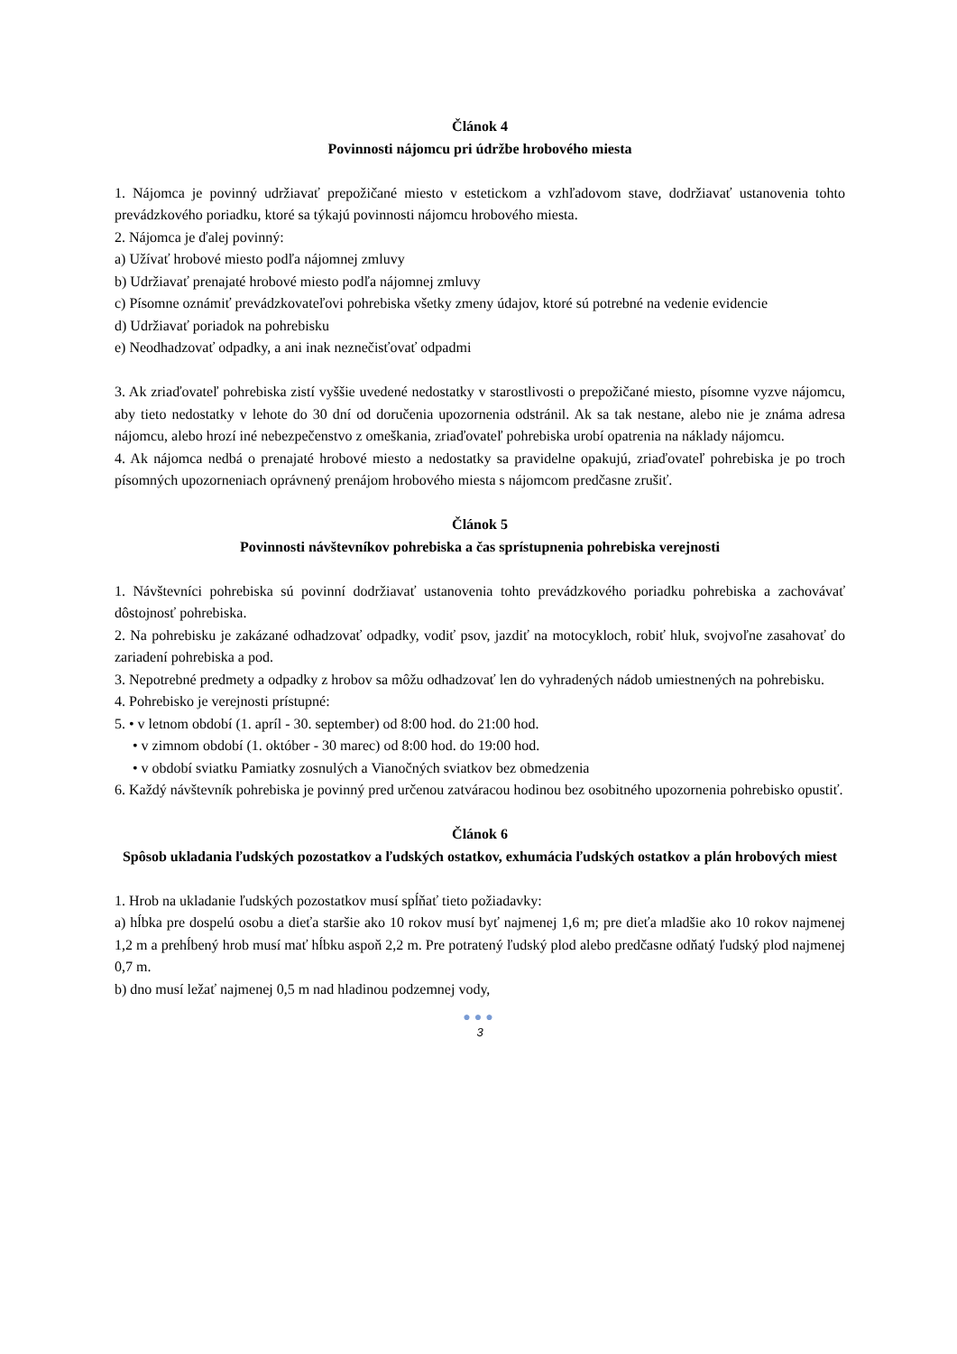Článok 4
Povinnosti nájomcu pri údržbe hrobového miesta
1. Nájomca je povinný udržiavať prepožičané miesto v estetickom a vzhľadovom stave, dodržiavať ustanovenia tohto prevádzkového poriadku, ktoré sa týkajú povinnosti nájomcu hrobového miesta.
2. Nájomca je ďalej povinný:
a) Užívať hrobové miesto podľa nájomnej zmluvy
b) Udržiavať prenajaté hrobové miesto podľa nájomnej zmluvy
c) Písomne oznámiť prevádzkovateľovi pohrebiska všetky zmeny údajov, ktoré sú potrebné na vedenie evidencie
d) Udržiavať poriadok na pohrebisku
e) Neodhadzovať odpadky, a ani inak neznečisťovať odpadmi
3. Ak zriaďovateľ pohrebiska zistí vyššie uvedené nedostatky v starostlivosti o prepožičané miesto, písomne vyzve nájomcu, aby tieto nedostatky v lehote do 30 dní od doručenia upozornenia odstránil. Ak sa tak nestane, alebo nie je známa adresa nájomcu, alebo hrozí iné nebezpečenstvo z omeškania, zriaďovateľ pohrebiska urobí opatrenia na náklady nájomcu.
4. Ak nájomca nedbá o prenajaté hrobové miesto a nedostatky sa pravidelne opakujú, zriaďovateľ pohrebiska je po troch písomných upozorneniach oprávnený prenájom hrobového miesta s nájomcom predčasne zrušiť.
Článok 5
Povinnosti návštevníkov pohrebiska a čas sprístupnenia pohrebiska verejnosti
1. Návštevníci pohrebiska sú povinní dodržiavať ustanovenia tohto prevádzkového poriadku pohrebiska a zachovávať dôstojnosť pohrebiska.
2. Na pohrebisku je zakázané odhadzovať odpadky, vodiť psov, jazdiť na motocykloch, robiť hluk, svojvoľne zasahovať do zariadení pohrebiska a pod.
3. Nepotrebné predmety a odpadky z hrobov sa môžu odhadzovať len do vyhradených nádob umiestnených na pohrebisku.
4. Pohrebisko je verejnosti prístupné:
5. • v letnom období (1. apríl - 30. september) od 8:00 hod. do 21:00 hod.
• v zimnom období (1. október - 30 marec) od 8:00 hod. do 19:00 hod.
• v období sviatku Pamiatky zosnulých a Vianočných sviatkov bez obmedzenia
6. Každý návštevník pohrebiska je povinný pred určenou zatváracou hodinou bez osobitného upozornenia pohrebisko opustiť.
Článok 6
Spôsob ukladania ľudských pozostatkov a ľudských ostatkov, exhumácia ľudských ostatkov a plán hrobových miest
1. Hrob na ukladanie ľudských pozostatkov musí spĺňať tieto požiadavky:
a) hĺbka pre dospelú osobu a dieťa staršie ako 10 rokov musí byť najmenej 1,6 m; pre dieťa mladšie ako 10 rokov najmenej 1,2 m a prehĺbený hrob musí mať hĺbku aspoň 2,2 m. Pre potratený ľudský plod alebo predčasne odňatý ľudský plod najmenej 0,7 m.
b) dno musí ležať najmenej 0,5 m nad hladinou podzemnej vody,
●●●
3